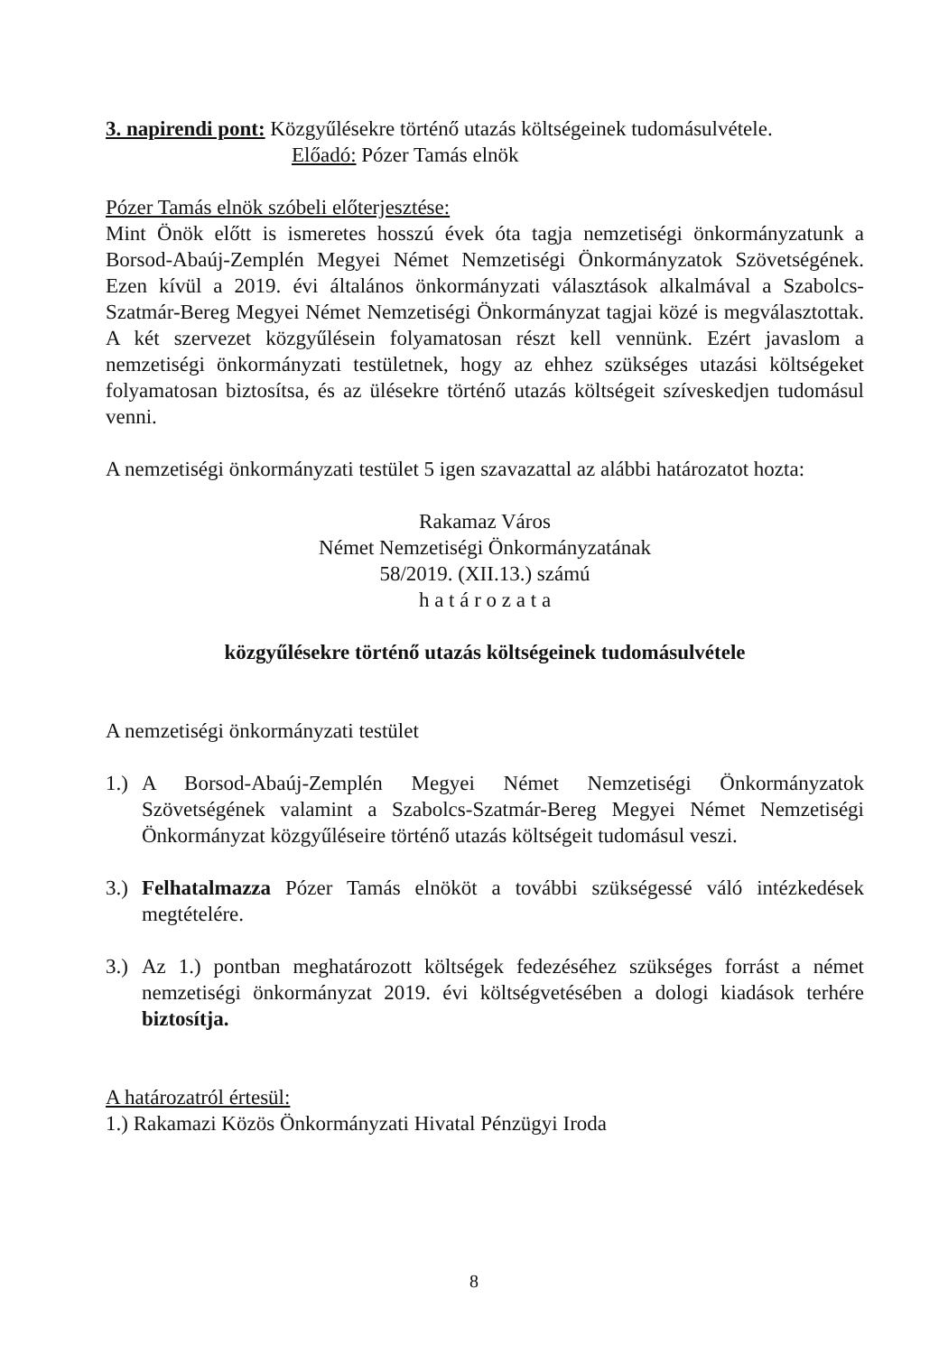3. napirendi pont: Közgyűlésekre történő utazás költségeinek tudomásulvétele.
Előadó: Pózer Tamás elnök
Pózer Tamás elnök szóbeli előterjesztése:
Mint Önök előtt is ismeretes hosszú évek óta tagja nemzetiségi önkormányzatunk a Borsod-Abaúj-Zemplén Megyei Német Nemzetiségi Önkormányzatok Szövetségének. Ezen kívül a 2019. évi általános önkormányzati választások alkalmával a Szabolcs-Szatmár-Bereg Megyei Német Nemzetiségi Önkormányzat tagjai közé is megválasztottak. A két szervezet közgyűlésein folyamatosan részt kell vennünk. Ezért javaslom a nemzetiségi önkormányzati testületnek, hogy az ehhez szükséges utazási költségeket folyamatosan biztosítsa, és az ülésekre történő utazás költségeit szíveskedjen tudomásul venni.
A nemzetiségi önkormányzati testület 5 igen szavazattal az alábbi határozatot hozta:
Rakamaz Város
Német Nemzetiségi Önkormányzatának
58/2019. (XII.13.) számú
h a t á r o z a t a
közgyűlésekre történő utazás költségeinek tudomásulvétele
A nemzetiségi önkormányzati testület
1.) A Borsod-Abaúj-Zemplén Megyei Német Nemzetiségi Önkormányzatok Szövetségének valamint a Szabolcs-Szatmár-Bereg Megyei Német Nemzetiségi Önkormányzat közgyűléseire történő utazás költségeit tudomásul veszi.
3.) Felhatalmazza Pózer Tamás elnököt a további szükségessé váló intézkedések megtételére.
3.) Az 1.) pontban meghatározott költségek fedezéséhez szükséges forrást a német nemzetiségi önkormányzat 2019. évi költségvetésében a dologi kiadások terhére biztosítja.
A határozatról értesül:
1.) Rakamazi Közös Önkormányzati Hivatal Pénzügyi Iroda
8